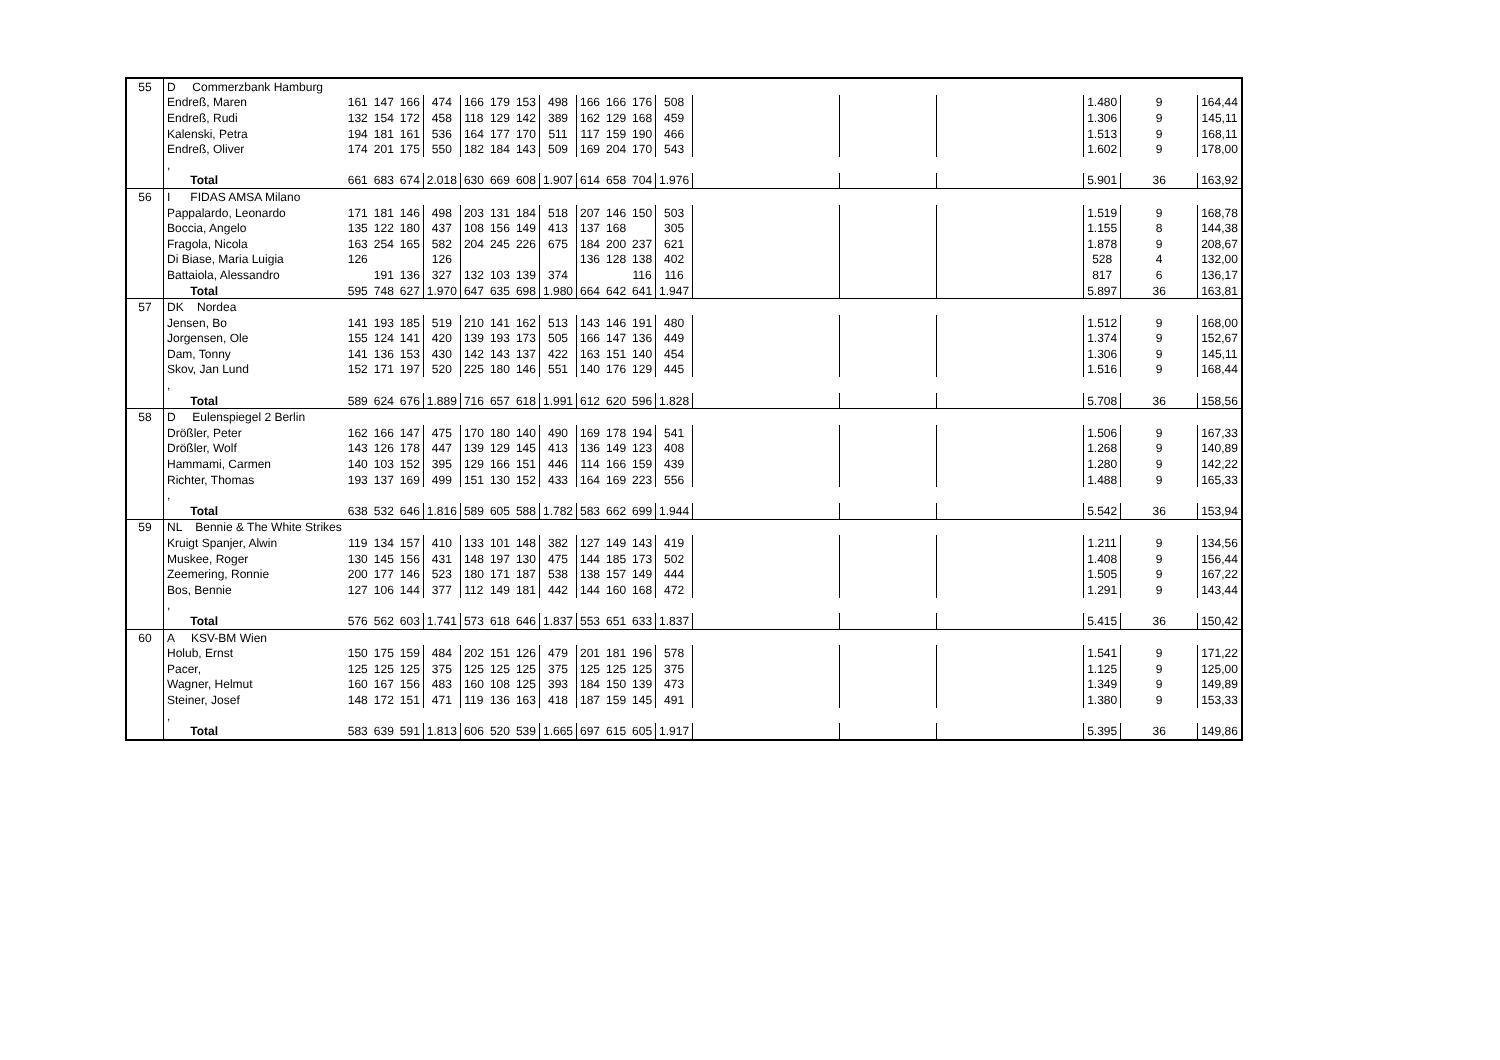| 55 | D Commerzbank Hamburg | | | | | | | | | | | | | | | | | | |
| | Endreß, Maren | 161 | 147 | 166 | 474 | 166 | 179 | 153 | 498 | 166 | 166 | 176 | 508 | | | | 1.480 | 9 | 164,44 |
| | Endreß, Rudi | 132 | 154 | 172 | 458 | 118 | 129 | 142 | 389 | 162 | 129 | 168 | 459 | | | | 1.306 | 9 | 145,11 |
| | Kalenski, Petra | 194 | 181 | 161 | 536 | 164 | 177 | 170 | 511 | 117 | 159 | 190 | 466 | | | | 1.513 | 9 | 168,11 |
| | Endreß, Oliver | 174 | 201 | 175 | 550 | 182 | 184 | 143 | 509 | 169 | 204 | 170 | 543 | | | | 1.602 | 9 | 178,00 |
| | , | | | | | | | | | | | | | | | | | | |
| | Total | 661 | 683 | 674 | 2.018 | 630 | 669 | 608 | 1.907 | 614 | 658 | 704 | 1.976 | | | | 5.901 | 36 | 163,92 |
| 56 | I FIDAS AMSA Milano | | | | | | | | | | | | | | | | | | |
| | Pappalardo, Leonardo | 171 | 181 | 146 | 498 | 203 | 131 | 184 | 518 | 207 | 146 | 150 | 503 | | | | 1.519 | 9 | 168,78 |
| | Boccia, Angelo | 135 | 122 | 180 | 437 | 108 | 156 | 149 | 413 | 137 | 168 | | 305 | | | | 1.155 | 8 | 144,38 |
| | Fragola, Nicola | 163 | 254 | 165 | 582 | 204 | 245 | 226 | 675 | 184 | 200 | 237 | 621 | | | | 1.878 | 9 | 208,67 |
| | Di Biase, Maria Luigia | 126 | | | 126 | | | | | 136 | 128 | 138 | 402 | | | | 528 | 4 | 132,00 |
| | Battaiola, Alessandro | | 191 | 136 | 327 | 132 | 103 | 139 | 374 | | | 116 | 116 | | | | 817 | 6 | 136,17 |
| | Total | 595 | 748 | 627 | 1.970 | 647 | 635 | 698 | 1.980 | 664 | 642 | 641 | 1.947 | | | | 5.897 | 36 | 163,81 |
| 57 | DK Nordea | | | | | | | | | | | | | | | | | | |
| | Jensen, Bo | 141 | 193 | 185 | 519 | 210 | 141 | 162 | 513 | 143 | 146 | 191 | 480 | | | | 1.512 | 9 | 168,00 |
| | Jorgensen, Ole | 155 | 124 | 141 | 420 | 139 | 193 | 173 | 505 | 166 | 147 | 136 | 449 | | | | 1.374 | 9 | 152,67 |
| | Dam, Tonny | 141 | 136 | 153 | 430 | 142 | 143 | 137 | 422 | 163 | 151 | 140 | 454 | | | | 1.306 | 9 | 145,11 |
| | Skov, Jan Lund | 152 | 171 | 197 | 520 | 225 | 180 | 146 | 551 | 140 | 176 | 129 | 445 | | | | 1.516 | 9 | 168,44 |
| | , | | | | | | | | | | | | | | | | | | |
| | Total | 589 | 624 | 676 | 1.889 | 716 | 657 | 618 | 1.991 | 612 | 620 | 596 | 1.828 | | | | 5.708 | 36 | 158,56 |
| 58 | D Eulenspiegel 2 Berlin | | | | | | | | | | | | | | | | | | |
| | Drößler, Peter | 162 | 166 | 147 | 475 | 170 | 180 | 140 | 490 | 169 | 178 | 194 | 541 | | | | 1.506 | 9 | 167,33 |
| | Drößler, Wolf | 143 | 126 | 178 | 447 | 139 | 129 | 145 | 413 | 136 | 149 | 123 | 408 | | | | 1.268 | 9 | 140,89 |
| | Hammami, Carmen | 140 | 103 | 152 | 395 | 129 | 166 | 151 | 446 | 114 | 166 | 159 | 439 | | | | 1.280 | 9 | 142,22 |
| | Richter, Thomas | 193 | 137 | 169 | 499 | 151 | 130 | 152 | 433 | 164 | 169 | 223 | 556 | | | | 1.488 | 9 | 165,33 |
| | , | | | | | | | | | | | | | | | | | | |
| | Total | 638 | 532 | 646 | 1.816 | 589 | 605 | 588 | 1.782 | 583 | 662 | 699 | 1.944 | | | | 5.542 | 36 | 153,94 |
| 59 | NL Bennie & The White Strikes | | | | | | | | | | | | | | | | | | |
| | Kruigt Spanjer, Alwin | 119 | 134 | 157 | 410 | 133 | 101 | 148 | 382 | 127 | 149 | 143 | 419 | | | | 1.211 | 9 | 134,56 |
| | Muskee, Roger | 130 | 145 | 156 | 431 | 148 | 197 | 130 | 475 | 144 | 185 | 173 | 502 | | | | 1.408 | 9 | 156,44 |
| | Zeemering, Ronnie | 200 | 177 | 146 | 523 | 180 | 171 | 187 | 538 | 138 | 157 | 149 | 444 | | | | 1.505 | 9 | 167,22 |
| | Bos, Bennie | 127 | 106 | 144 | 377 | 112 | 149 | 181 | 442 | 144 | 160 | 168 | 472 | | | | 1.291 | 9 | 143,44 |
| | , | | | | | | | | | | | | | | | | | | |
| | Total | 576 | 562 | 603 | 1.741 | 573 | 618 | 646 | 1.837 | 553 | 651 | 633 | 1.837 | | | | 5.415 | 36 | 150,42 |
| 60 | A KSV-BM Wien | | | | | | | | | | | | | | | | | | |
| | Holub, Ernst | 150 | 175 | 159 | 484 | 202 | 151 | 126 | 479 | 201 | 181 | 196 | 578 | | | | 1.541 | 9 | 171,22 |
| | Pacer, | 125 | 125 | 125 | 375 | 125 | 125 | 125 | 375 | 125 | 125 | 125 | 375 | | | | 1.125 | 9 | 125,00 |
| | Wagner, Helmut | 160 | 167 | 156 | 483 | 160 | 108 | 125 | 393 | 184 | 150 | 139 | 473 | | | | 1.349 | 9 | 149,89 |
| | Steiner, Josef | 148 | 172 | 151 | 471 | 119 | 136 | 163 | 418 | 187 | 159 | 145 | 491 | | | | 1.380 | 9 | 153,33 |
| | , | | | | | | | | | | | | | | | | | | |
| | Total | 583 | 639 | 591 | 1.813 | 606 | 520 | 539 | 1.665 | 697 | 615 | 605 | 1.917 | | | | 5.395 | 36 | 149,86 |